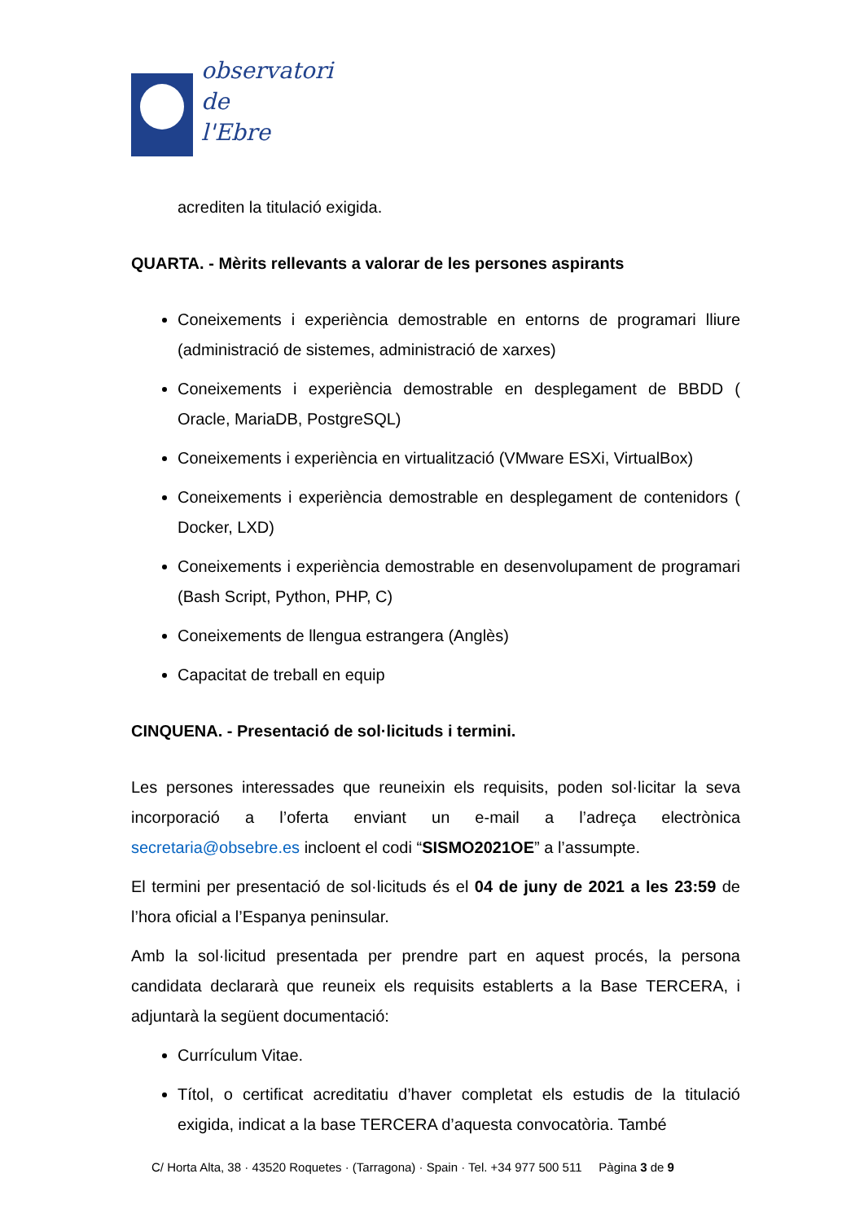observatori
de
l'Ebre
acrediten la titulació exigida.
QUARTA. - Mèrits rellevants a valorar de les persones aspirants
Coneixements i experiència demostrable en entorns de programari lliure (administració de sistemes, administració de xarxes)
Coneixements i experiència demostrable en desplegament de BBDD ( Oracle, MariaDB, PostgreSQL)
Coneixements i experiència en virtualització (VMware ESXi, VirtualBox)
Coneixements i experiència demostrable en desplegament de contenidors ( Docker, LXD)
Coneixements i experiència demostrable en desenvolupament de programari (Bash Script, Python, PHP, C)
Coneixements de llengua estrangera (Anglès)
Capacitat de treball en equip
CINQUENA. - Presentació de sol·licituds i termini.
Les persones interessades que reuneixin els requisits, poden sol·licitar la seva incorporació a l’oferta enviant un e-mail a l’adreça electrònica secretaria@obsebre.es incloent el codi “SISMO2021OE” a l’assumpte.
El termini per presentació de sol·licituds és el 04 de juny de 2021 a les 23:59 de l’hora oficial a l’Espanya peninsular.
Amb la sol·licitud presentada per prendre part en aquest procés, la persona candidata declararà que reuneix els requisits establerts a la Base TERCERA, i adjuntarà la següent documentació:
Currículum Vitae.
Títol, o certificat acreditatiu d’haver completat els estudis de la titulació exigida, indicat a la base TERCERA d’aquesta convocatòria. També
C/ Horta Alta, 38 · 43520 Roquetes · (Tarragona) · Spain · Tel. +34 977 500 511 Pàgina 3 de 9